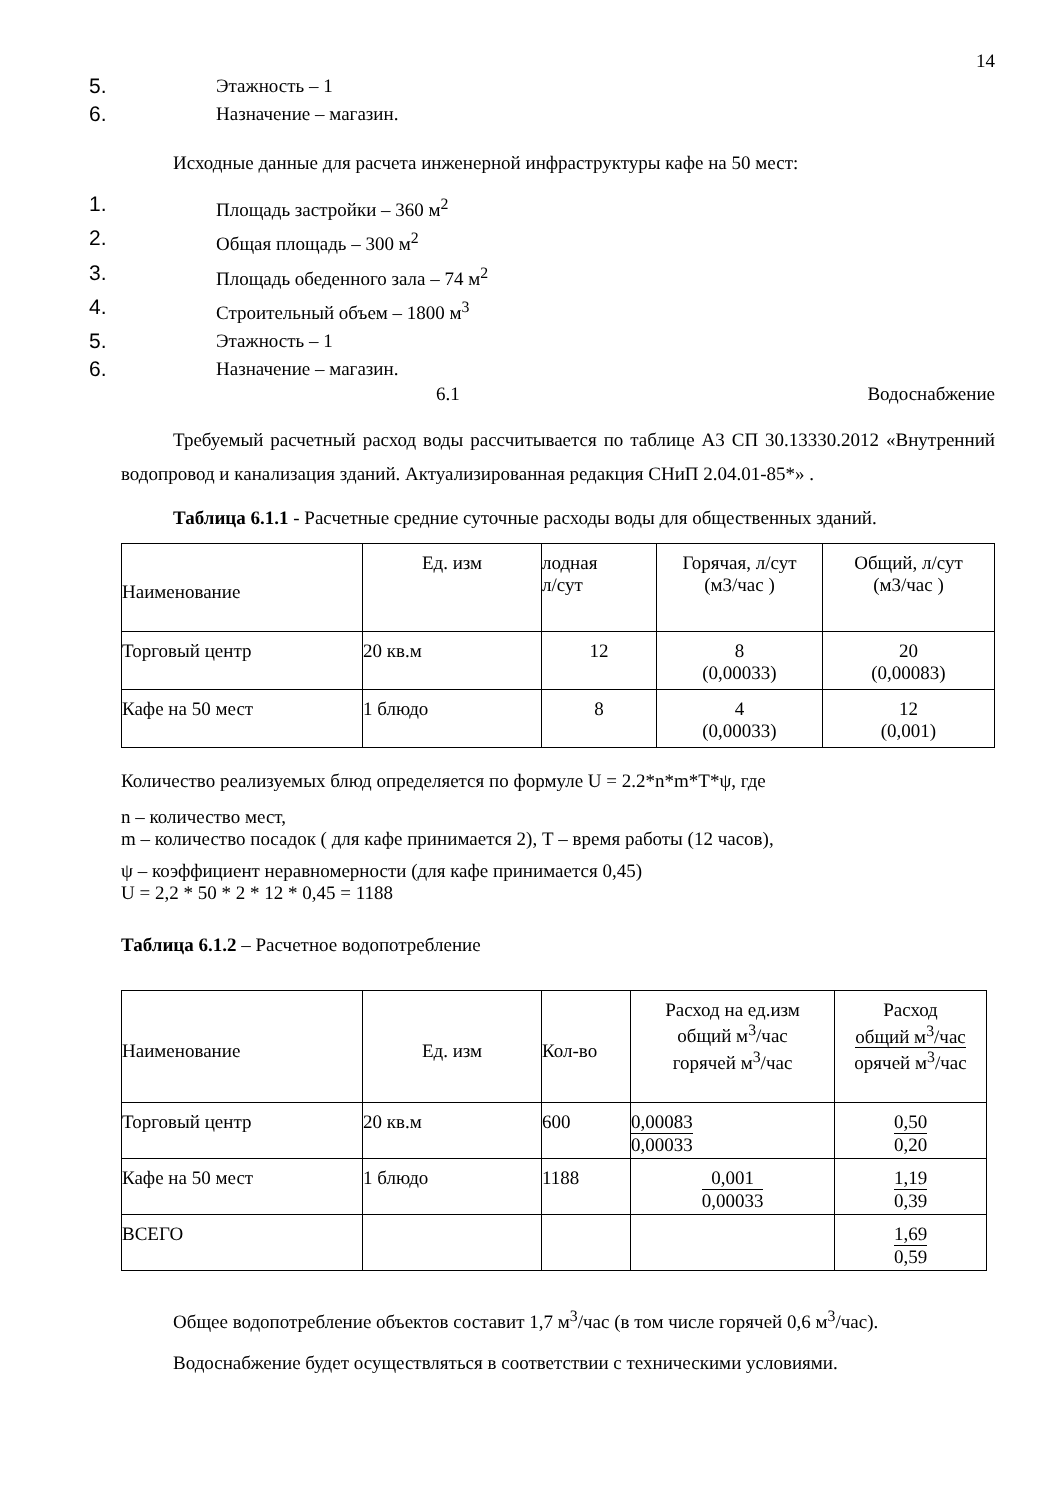14
5. Этажность – 1
6. Назначение – магазин.
Исходные данные для расчета инженерной инфраструктуры кафе на 50 мест:
1. Площадь застройки – 360 м<sup>2</sup>
2. Общая площадь – 300 м<sup>2</sup>
3. Площадь обеденного зала – 74 м<sup>2</sup>
4. Строительный объем – 1800 м<sup>3</sup>
5. Этажность – 1
6. Назначение – магазин.
6.1 Водоснабжение
Требуемый расчетный расход воды рассчитывается по таблице А3 СП 30.13330.2012 «Внутренний водопровод и канализация зданий. Актуализированная редакция СНиП 2.04.01-85*» .
Таблица 6.1.1 - Расчетные средние суточные расходы воды для общественных зданий.
| Наименование | Ед. изм | лодная л/сут | Горячая, л/сут (м3/час ) | Общий, л/сут (м3/час ) |
| Торговый центр | 20 кв.м | 12 | 8 (0,00033) | 20 (0,00083) |
| Кафе на 50 мест | 1 блюдо | 8 | 4 (0,00033) | 12 (0,001) |
Количество реализуемых блюд определяется по формуле U = 2.2*n*m*T*ψ, где
n – количество мест,
m – количество посадок ( для кафе принимается 2), Т – время работы (12 часов),
ψ – коэффициент неравномерности (для кафе принимается 0,45)
U = 2,2 * 50 * 2 * 12 * 0,45 = 1188
Таблица 6.1.2 – Расчетное водопотребление
| Наименование | Ед. изм | Кол-во | Расход на ед.изм общий м<sup>3</sup>/час горячей м<sup>3</sup>/час | Расход общий м<sup>3</sup>/час орячей м<sup>3</sup>/час |
| Торговый центр | 20 кв.м | 600 | 0,00083 0,00033 | 0,50 0,20 |
| Кафе на 50 мест | 1 блюдо | 1188 | 0,001 0,00033 | 1,19 0,39 |
| ВСЕГО | | | | 1,69 0,59 |
Общее водопотребление объектов составит 1,7 м<sup>3</sup>/час (в том числе горячей 0,6 м<sup>3</sup>/час).
Водоснабжение будет осуществляться в соответствии с техническими условиями.